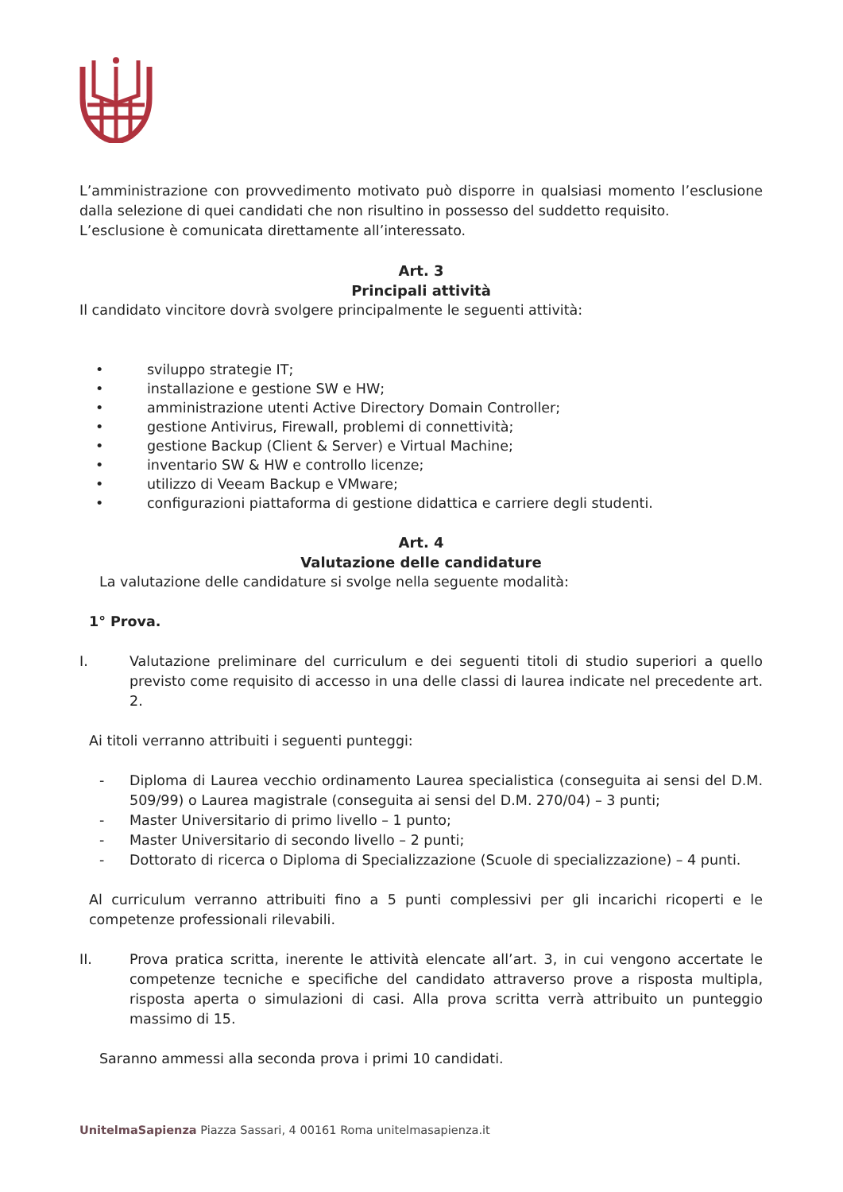L’amministrazione con provvedimento motivato può disporre in qualsiasi momento l’esclusione dalla selezione di quei candidati che non risultino in possesso del suddetto requisito.
L’esclusione è comunicata direttamente all’interessato.
Art. 3
Principali attività
Il candidato vincitore dovrà svolgere principalmente le seguenti attività:
• sviluppo strategie IT;
• installazione e gestione SW e HW;
• amministrazione utenti Active Directory Domain Controller;
• gestione Antivirus, Firewall, problemi di connettività;
• gestione Backup (Client & Server) e Virtual Machine;
• inventario SW & HW e controllo licenze;
• utilizzo di Veeam Backup e VMware;
• configurazioni piattaforma di gestione didattica e carriere degli studenti.
Art. 4
Valutazione delle candidature
La valutazione delle candidature si svolge nella seguente modalità:
1° Prova.
I. Valutazione preliminare del curriculum e dei seguenti titoli di studio superiori a quello previsto come requisito di accesso in una delle classi di laurea indicate nel precedente art. 2.
Ai titoli verranno attribuiti i seguenti punteggi:
- Diploma di Laurea vecchio ordinamento Laurea specialistica (conseguita ai sensi del D.M. 509/99) o Laurea magistrale (conseguita ai sensi del D.M. 270/04) – 3 punti;
- Master Universitario di primo livello – 1 punto;
- Master Universitario di secondo livello – 2 punti;
- Dottorato di ricerca o Diploma di Specializzazione (Scuole di specializzazione) – 4 punti.
Al curriculum verranno attribuiti fino a 5 punti complessivi per gli incarichi ricoperti e le competenze professionali rilevabili.
II. Prova pratica scritta, inerente le attività elencate all’art. 3, in cui vengono accertate le competenze tecniche e specifiche del candidato attraverso prove a risposta multipla, risposta aperta o simulazioni di casi. Alla prova scritta verrà attribuito un punteggio massimo di 15.
Saranno ammessi alla seconda prova i primi 10 candidati.
UnitelmaSapienza Piazza Sassari, 4 00161 Roma unitelmasapienza.it